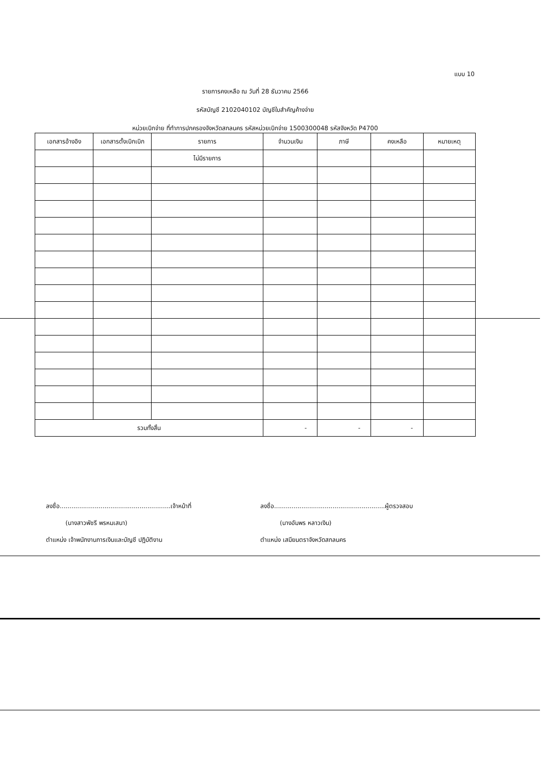แบบ 10
รายการคงเหลือ ณ วันที่ 28 ธันวาคม 2566
รหัสบัญชี 2102040102 บัญชีใบสำคัญค้างจ่าย
หน่วยเบิกจ่าย ที่ทำการปกครองจังหวัดสกลนคร รหัสหน่วยเบิกจ่าย 1500300048 รหัสจังหวัด P4700
| เอกสารอ้างอิง | เอกสารตั้งเบิกเบิก | รายการ | จำนวนเงิน | ภาษี | คงเหลือ | หมายเหตุ |
| --- | --- | --- | --- | --- | --- | --- |
| | | ไม่มีรายการ | | | | |
| รวมทั้งสิ้น | | | - | - | - | |
ลงชื่อ.........................................................เจ้าหน้าที่
(นางสาวพัชรี พรหมเสนา)
ตำแหน่ง เจ้าพนักงานการเงินและบัญชี ปฏิบัติงาน
ลงชื่อ.........................................................ผู้ตรวจสอบ
(นางอัมพร หลาวเงิน)
ตำแหน่ง เสมียนตราจังหวัดสกลนคร